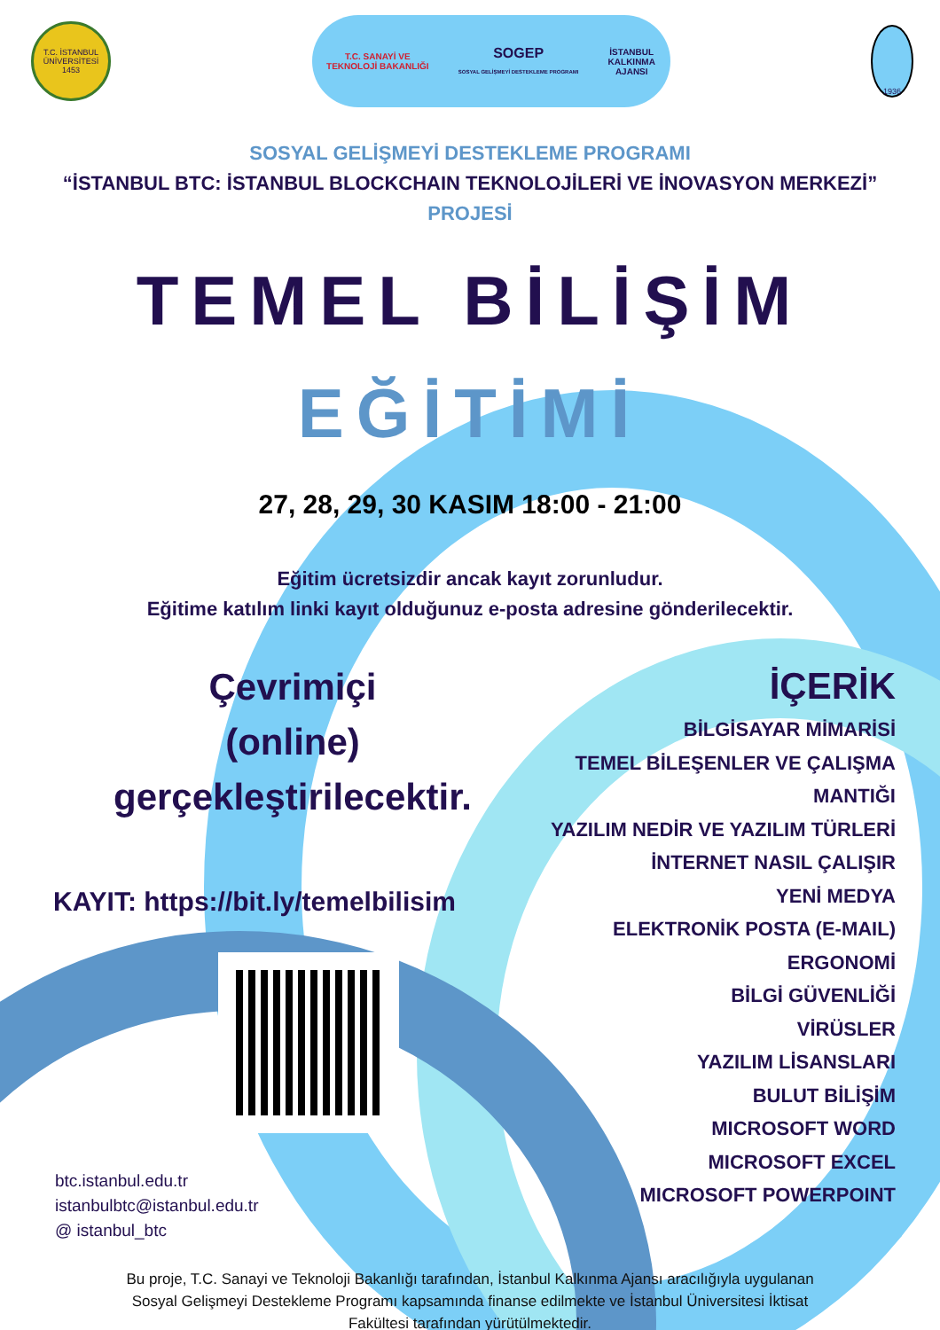T.C. İSTANBUL ÜNİVERSİTESİ 1453
T.C. SANAYİ VE
TEKNOLOJİ BAKANLIĞI SOGEP
SOSYAL GELİŞMEYİ DESTEKLEME PROGRAMI İSTANBUL
KALKINMA
AJANSI
1936
SOSYAL GELİŞMEYİ DESTEKLEME PROGRAMI
“İSTANBUL BTC: İSTANBUL BLOCKCHAIN TEKNOLOJİLERİ VE İNOVASYON MERKEZİ”
PROJESİ
TEMEL BİLİŞİM
EĞİTİMİ
27, 28, 29, 30 KASIM 18:00 - 21:00
Eğitim ücretsizdir ancak kayıt zorunludur.
Eğitime katılım linki kayıt olduğunuz e-posta adresine gönderilecektir.
Çevrimiçi
(online)
gerçekleştirilecektir.
KAYIT: https://bit.ly/temelbilisim
btc.istanbul.edu.tr
istanbulbtc@istanbul.edu.tr
@ istanbul_btc
İÇERİK
BİLGİSAYAR MİMARİSİ
TEMEL BİLEŞENLER VE ÇALIŞMA MANTIĞI
YAZILIM NEDİR VE YAZILIM TÜRLERİ
İNTERNET NASIL ÇALIŞIR
YENİ MEDYA
ELEKTRONİK POSTA (E-MAIL)
ERGONOMİ
BİLGİ GÜVENLİĞİ
VİRÜSLER
YAZILIM LİSANSLARI
BULUT BİLİŞİM
MICROSOFT WORD
MICROSOFT EXCEL
MICROSOFT POWERPOINT
Bu proje, T.C. Sanayi ve Teknoloji Bakanlığı tarafından, İstanbul Kalkınma Ajansı aracılığıyla uygulanan Sosyal Gelişmeyi Destekleme Programı kapsamında finanse edilmekte ve İstanbul Üniversitesi İktisat Fakültesi tarafından yürütülmektedir.